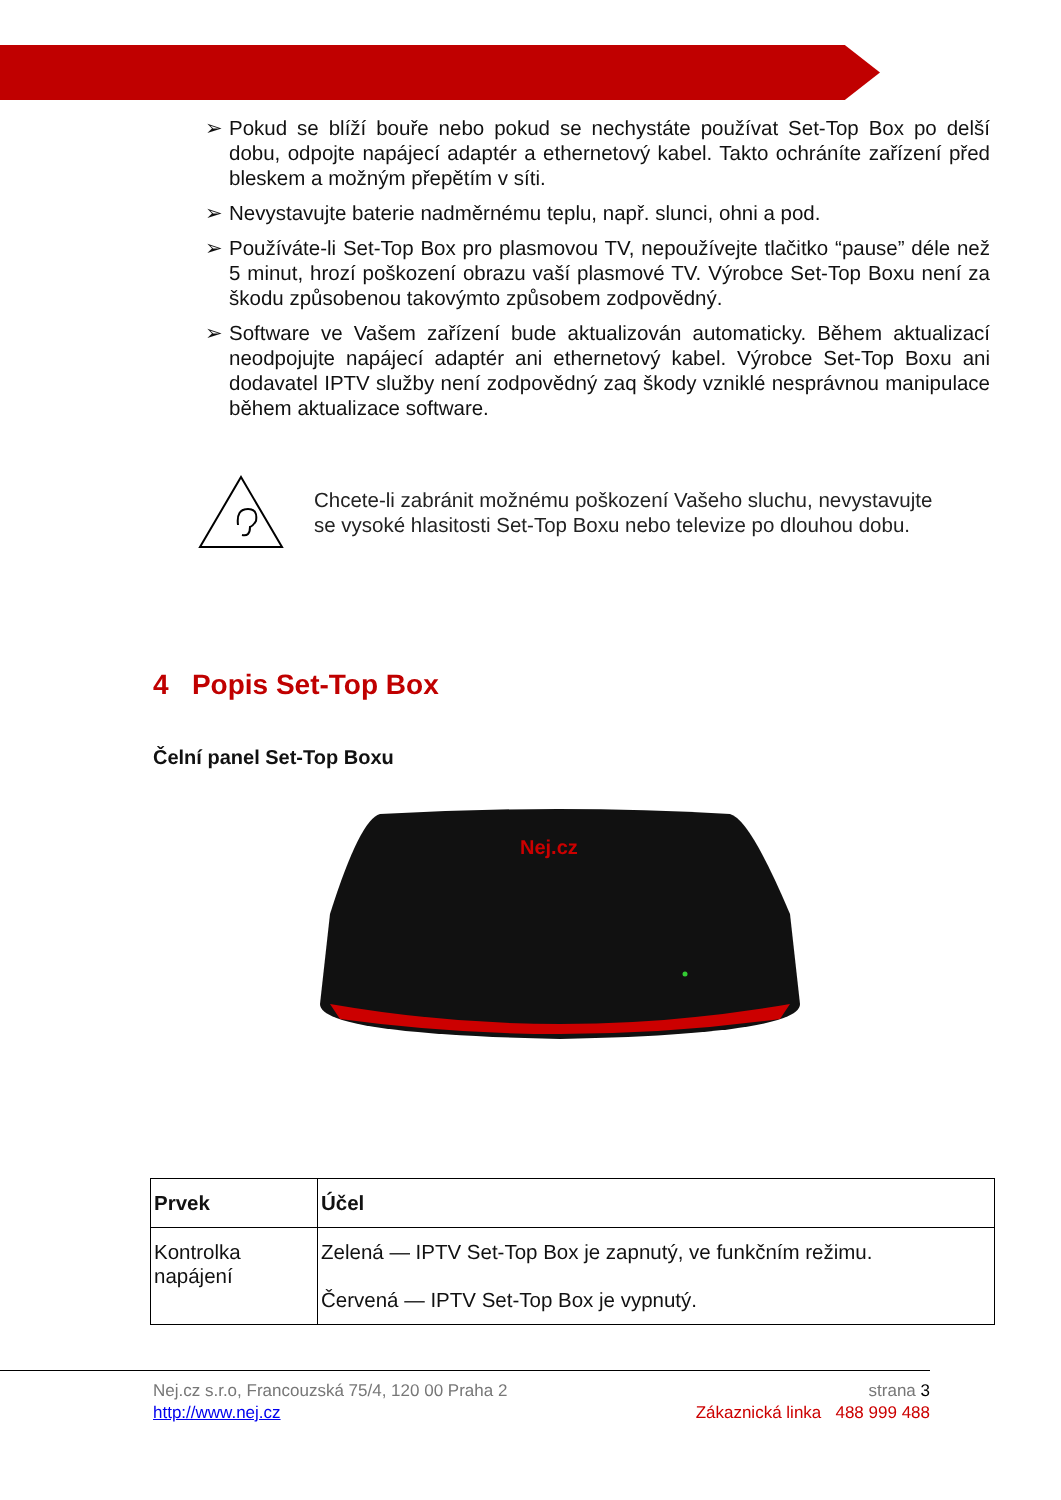➢ Pokud se blíží bouře nebo pokud se nechystáte používat Set-Top Box po delší dobu, odpojte napájecí adaptér a ethernetový kabel. Takto ochráníte zařízení před bleskem a možným přepětím v síti.
➢ Nevystavujte baterie nadměrnému teplu, např. slunci, ohni a pod.
➢ Používáte-li Set-Top Box pro plasmovou TV, nepoužívejte tlačitko “pause” déle než 5 minut, hrozí poškození obrazu vaší plasmové TV. Výrobce Set-Top Boxu není za škodu způsobenou takovýmto způsobem zodpovědný.
➢ Software ve Vašem zařízení bude aktualizován automaticky. Během aktualizací neodpojujte napájecí adaptér ani ethernetový kabel. Výrobce Set-Top Boxu ani dodavatel IPTV služby není zodpovědný zaq škody vzniklé nesprávnou manipulace během aktualizace software.
Chcete-li zabránit možnému poškození Vašeho sluchu, nevystavujte
se vysoké hlasitosti Set-Top Boxu nebo televize po dlouhou dobu.
4 Popis Set-Top Box
Čelní panel Set-Top Boxu
Nej.cz
| Prvek | Účel |
| --- | --- |
| Kontrolka napájení | Zelená — IPTV Set-Top Box je zapnutý, ve funkčním režimu. Červená — IPTV Set-Top Box je vypnutý. |
Nej.cz s.r.o, Francouzská 75/4, 120 00 Praha 2 strana 3
http://www.nej.cz Zákaznická linka 488 999 488